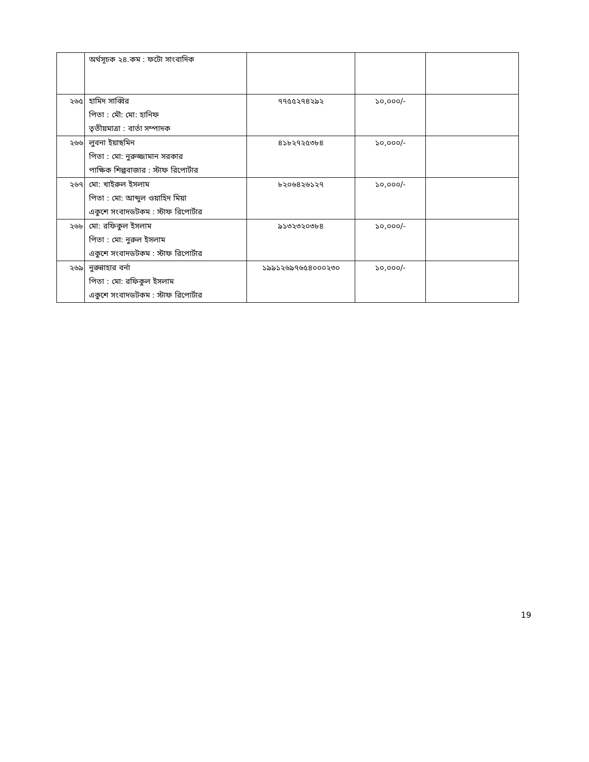| | অর্থসূচক ২৪.কম : ফটো সাংবাদিক | | | |
| ২৬৫ | হামিদ সাব্বির পিতা : মৌ: মো: হানিফ তৃতীয়মাত্রা : বার্তা সম্পাদক | ৭৭৫৫২৭৪২৯২ | ১০,০০০/- | |
| ২৬৬ | লুবনা ইয়াছমিন পিতা : মো: নুরুজ্জামান সরকার পাক্ষিক শিল্পবাজার : স্টাফ রিপোর্টার | ৪১৮২৭২৫৩৮৪ | ১০,০০০/- | |
| ২৬৭ | মো: খাইরুল ইসলাম পিতা : মো: আব্দুল ওয়াহিদ মিয়া একুশে সংবাদডটকম : স্টাফ রিপোর্টার | ৮২০৬৪২৬১২৭ | ১০,০০০/- | |
| ২৬৮ | মো: রফিকুল ইসলাম পিতা : মো: নুরুল ইসলাম একুশে সংবাদডটকম : স্টাফ রিপোর্টার | ৯১৩২৩২০৩৮৪ | ১০,০০০/- | |
| ২৬৯ | নুরুন্নাহার বর্না পিতা : মো: রফিকুল ইসলাম একুশে সংবাদডটকম : স্টাফ রিপোর্টার | ১৯৯১২৬৯৭৬৫৪০০০২৩০ | ১০,০০০/- | |
19